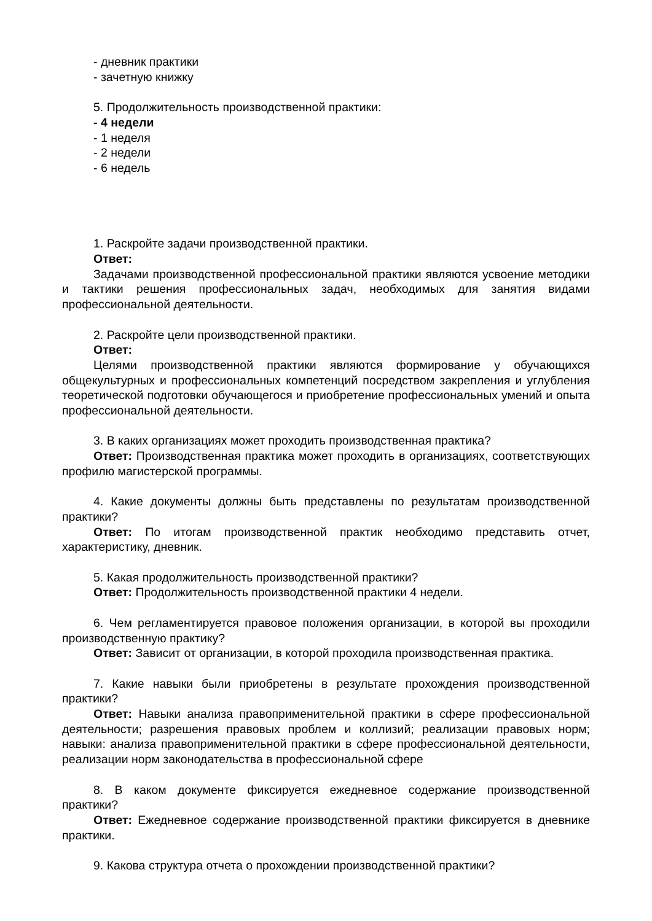- дневник практики
- зачетную книжку
5. Продолжительность производственной практики:
- 4 недели
- 1 неделя
- 2 недели
- 6 недель
1. Раскройте задачи производственной практики.
Ответ:
Задачами производственной профессиональной практики являются усвоение методики и тактики решения профессиональных задач, необходимых для занятия видами профессиональной деятельности.
2. Раскройте цели производственной практики.
Ответ:
Целями производственной практики являются формирование у обучающихся общекультурных и профессиональных компетенций посредством закрепления и углубления теоретической подготовки обучающегося и приобретение профессиональных умений и опыта профессиональной деятельности.
3. В каких организациях может проходить производственная практика?
Ответ: Производственная практика может проходить в организациях, соответствующих профилю магистерской программы.
4. Какие документы должны быть представлены по результатам производственной практики?
Ответ: По итогам производственной практик необходимо представить отчет, характеристику, дневник.
5. Какая продолжительность производственной практики?
Ответ: Продолжительность производственной практики 4 недели.
6. Чем регламентируется правовое положения организации, в которой вы проходили производственную практику?
Ответ: Зависит от организации, в которой проходила производственная практика.
7. Какие навыки были приобретены в результате прохождения производственной практики?
Ответ: Навыки анализа правоприменительной практики в сфере профессиональной деятельности; разрешения правовых проблем и коллизий; реализации правовых норм; навыки: анализа правоприменительной практики в сфере профессиональной деятельности, реализации норм законодательства в профессиональной сфере
8. В каком документе фиксируется ежедневное содержание производственной практики?
Ответ: Ежедневное содержание производственной практики фиксируется в дневнике практики.
9. Какова структура отчета о прохождении производственной практики?